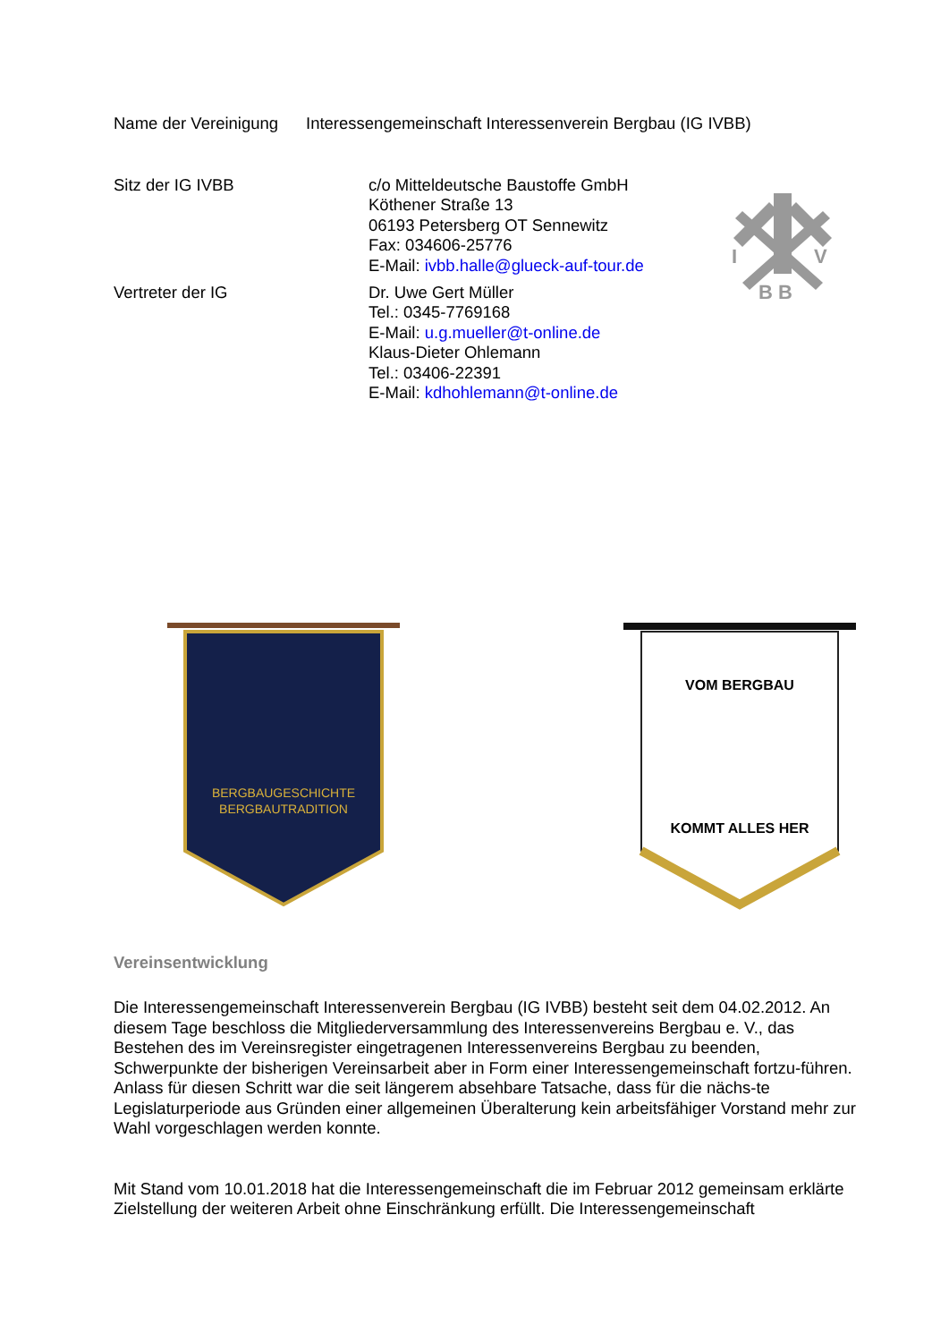Name der Vereinigung Interessengemeinschaft Interessenverein Bergbau (IG IVBB)
Sitz der IG IVBB c/o Mitteldeutsche Baustoffe GmbH
Köthener Straße 13
06193 Petersberg OT Sennewitz
Fax: 034606-25776
E-Mail: ivbb.halle@glueck-auf-tour.de
I
V
B B
Vertreter der IG Dr. Uwe Gert Müller
Tel.: 0345-7769168
E-Mail: u.g.mueller@t-online.de
Klaus-Dieter Ohlemann
Tel.: 03406-22391
E-Mail: kdhohlemann@t-online.de
BERGBAUGESCHICHTE
BERGBAUTRADITION
VOM BERGBAU
KOMMT ALLES HER
Vereinsentwicklung
Die Interessengemeinschaft Interessenverein Bergbau (IG IVBB) besteht seit dem 04.02.2012. An diesem Tage beschloss die Mitgliederversammlung des Interessenvereins Bergbau e. V., das Bestehen des im Vereinsregister eingetragenen Interessenvereins Bergbau zu beenden, Schwerpunkte der bisherigen Vereinsarbeit aber in Form einer Interessengemeinschaft fortzu-führen. Anlass für diesen Schritt war die seit längerem absehbare Tatsache, dass für die nächs-te Legislaturperiode aus Gründen einer allgemeinen Überalterung kein arbeitsfähiger Vorstand mehr zur Wahl vorgeschlagen werden konnte.
Mit Stand vom 10.01.2018 hat die Interessengemeinschaft die im Februar 2012 gemeinsam erklärte Zielstellung der weiteren Arbeit ohne Einschränkung erfüllt. Die Interessengemeinschaft